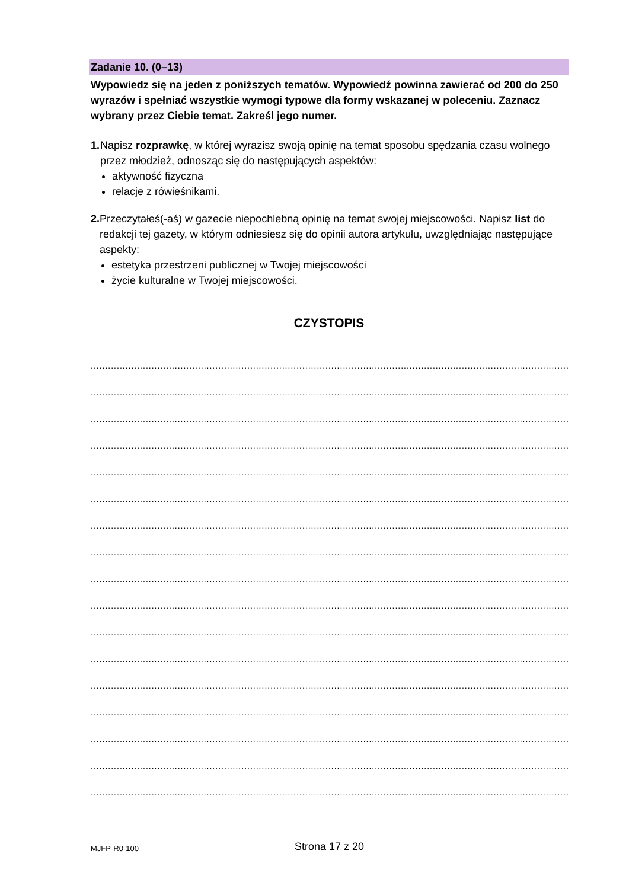Zadanie 10. (0–13)
Wypowiedz się na jeden z poniższych tematów. Wypowiedź powinna zawierać od 200 do 250 wyrazów i spełniać wszystkie wymogi typowe dla formy wskazanej w poleceniu. Zaznacz wybrany przez Ciebie temat. Zakreśl jego numer.
1. Napisz rozprawkę, w której wyrazisz swoją opinię na temat sposobu spędzania czasu wolnego przez młodzież, odnosząc się do następujących aspektów:
aktywność fizyczna
relacje z rówieśnikami.
2. Przeczytałeś(-aś) w gazecie niepochlebną opinię na temat swojej miejscowości. Napisz list do redakcji tej gazety, w którym odniesiesz się do opinii autora artykułu, uwzględniając następujące aspekty:
estetyka przestrzeni publicznej w Twojej miejscowości
życie kulturalne w Twojej miejscowości.
CZYSTOPIS
........................................................................................................................................................................................
........................................................................................................................................................................................
........................................................................................................................................................................................
........................................................................................................................................................................................
........................................................................................................................................................................................
........................................................................................................................................................................................
........................................................................................................................................................................................
........................................................................................................................................................................................
........................................................................................................................................................................................
........................................................................................................................................................................................
........................................................................................................................................................................................
........................................................................................................................................................................................
........................................................................................................................................................................................
........................................................................................................................................................................................
........................................................................................................................................................................................
........................................................................................................................................................................................
........................................................................................................................................................................................
MJFP-R0-100
Strona 17 z 20